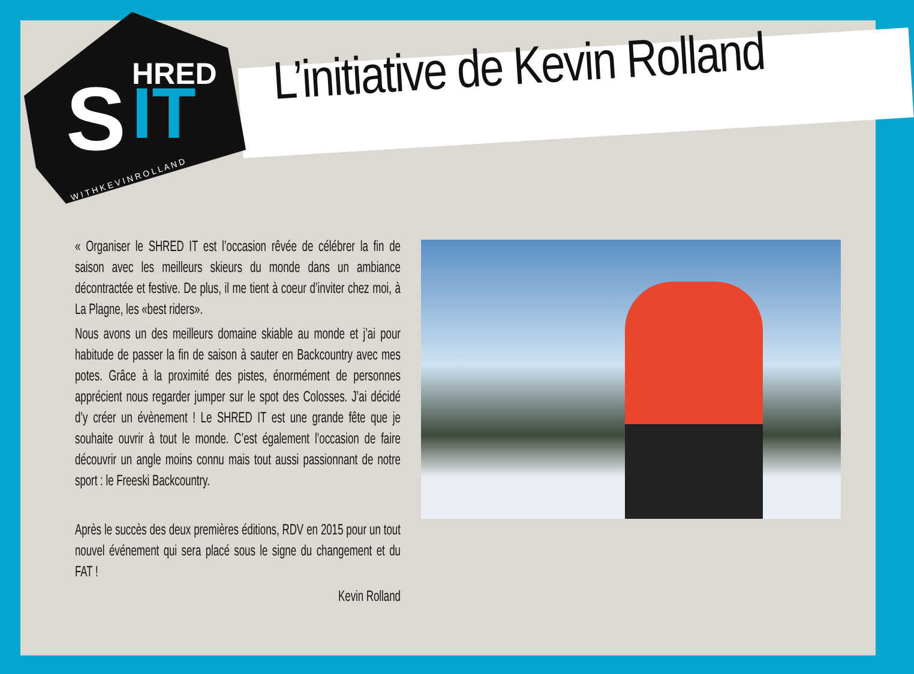S
IT
HRED
W I T H K E V I N R O L L A N D
L’initiative de Kevin Rolland
« Organiser le SHRED IT est l’occasion rêvée de célébrer la fin de saison avec les meilleurs skieurs du monde dans un ambiance décontractée et festive. De plus, il me tient à coeur d’inviter chez moi, à La Plagne, les «best riders».
Nous avons un des meilleurs domaine skiable au monde et j’ai pour habitude de passer la fin de saison à sauter en Backcountry avec mes potes. Grâce à la proximité des pistes, énormément de personnes apprécient nous regarder jumper sur le spot des Colosses. J’ai décidé d’y créer un évènement ! Le SHRED IT est une grande fête que je souhaite ouvrir à tout le monde. C’est également l’occasion de faire découvrir un angle moins connu mais tout aussi passionnant de notre sport : le Freeski Backcountry.
Après le succès des deux premières éditions, RDV en 2015 pour un tout nouvel événement qui sera placé sous le signe du changement et du FAT !
Kevin Rolland